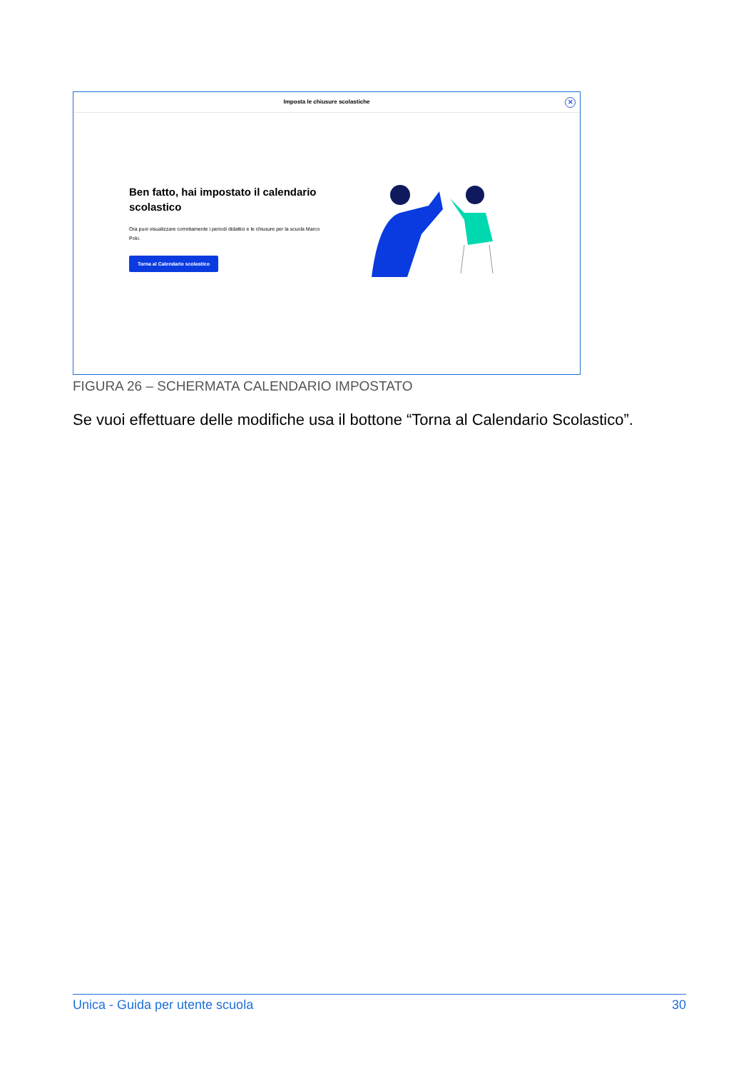Imposta le chiusure scolastiche
✕
Ben fatto, hai impostato il calendario scolastico
Ora puoi visualizzare correttamente i periodi didattici e le chiusure per la scuola Marco Polo.
Torna al Calendario scolastico
FIGURA 26 – SCHERMATA CALENDARIO IMPOSTATO
Se vuoi effettuare delle modifiche usa il bottone “Torna al Calendario Scolastico”.
Unica - Guida per utente scuola 30